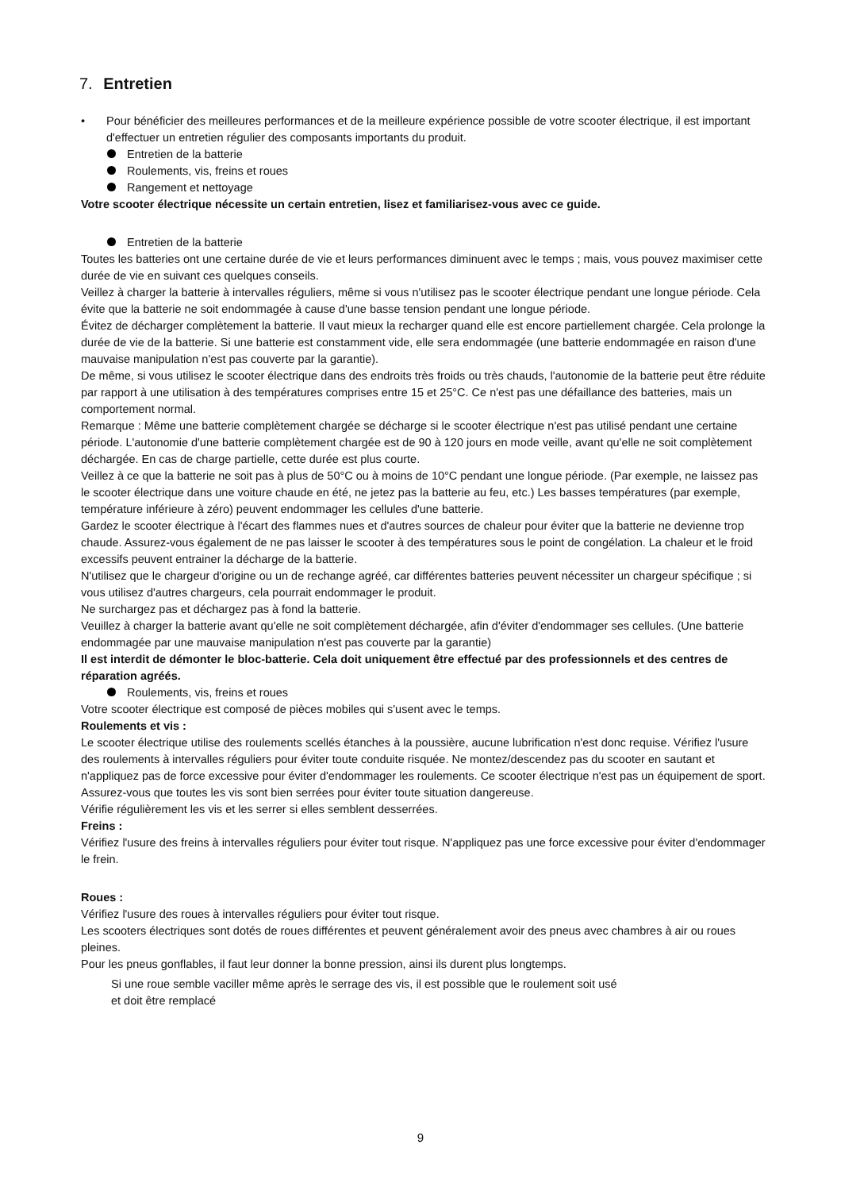7. Entretien
• Pour bénéficier des meilleures performances et de la meilleure expérience possible de votre scooter électrique, il est important dʹeffectuer un entretien régulier des composants importants du produit.
Entretien de la batterie
Roulements, vis, freins et roues
Rangement et nettoyage
Votre scooter électrique nécessite un certain entretien, lisez et familiarisez-vous avec ce guide.
Entretien de la batterie
Toutes les batteries ont une certaine durée de vie et leurs performances diminuent avec le temps ; mais, vous pouvez maximiser cette durée de vie en suivant ces quelques conseils.
Veillez à charger la batterie à intervalles réguliers, même si vous n'utilisez pas le scooter électrique pendant une longue période. Cela évite que la batterie ne soit endommagée à cause dʹune basse tension pendant une longue période.
Évitez de décharger complètement la batterie. Il vaut mieux la recharger quand elle est encore partiellement chargée. Cela prolonge la durée de vie de la batterie. Si une batterie est constamment vide, elle sera endommagée (une batterie endommagée en raison dʹune mauvaise manipulation nʹest pas couverte par la garantie).
De même, si vous utilisez le scooter électrique dans des endroits très froids ou très chauds, lʹautonomie de la batterie peut être réduite par rapport à une utilisation à des températures comprises entre 15 et 25°C. Ce nʹest pas une défaillance des batteries, mais un comportement normal.
Remarque : Même une batterie complètement chargée se décharge si le scooter électrique nʹest pas utilisé pendant une certaine période. Lʹautonomie dʹune batterie complètement chargée est de 90 à 120 jours en mode veille, avant quʹelle ne soit complètement déchargée. En cas de charge partielle, cette durée est plus courte.
Veillez à ce que la batterie ne soit pas à plus de 50°C ou à moins de 10°C pendant une longue période. (Par exemple, ne laissez pas le scooter électrique dans une voiture chaude en été, ne jetez pas la batterie au feu, etc.) Les basses températures (par exemple, température inférieure à zéro) peuvent endommager les cellules d'une batterie.
Gardez le scooter électrique à l'écart des flammes nues et d'autres sources de chaleur pour éviter que la batterie ne devienne trop chaude. Assurez-vous également de ne pas laisser le scooter à des températures sous le point de congélation. La chaleur et le froid excessifs peuvent entrainer la décharge de la batterie.
Nʹutilisez que le chargeur dʹorigine ou un de rechange agréé, car différentes batteries peuvent nécessiter un chargeur spécifique ; si vous utilisez dʹautres chargeurs, cela pourrait endommager le produit.
Ne surchargez pas et déchargez pas à fond la batterie.
Veuillez à charger la batterie avant quʹelle ne soit complètement déchargée, afin d'éviter dʹendommager ses cellules. (Une batterie endommagée par une mauvaise manipulation n'est pas couverte par la garantie)
Il est interdit de démonter le bloc-batterie. Cela doit uniquement être effectué par des professionnels et des centres de réparation agréés.
Roulements, vis, freins et roues
Votre scooter électrique est composé de pièces mobiles qui sʹusent avec le temps.
Roulements et vis :
Le scooter électrique utilise des roulements scellés étanches à la poussière, aucune lubrification n'est donc requise. Vérifiez l'usure des roulements à intervalles réguliers pour éviter toute conduite risquée. Ne montez/descendez pas du scooter en sautant et n'appliquez pas de force excessive pour éviter d'endommager les roulements. Ce scooter électrique nʹest pas un équipement de sport.
Assurez-vous que toutes les vis sont bien serrées pour éviter toute situation dangereuse.
Vérifie régulièrement les vis et les serrer si elles semblent desserrées.
Freins :
Vérifiez l'usure des freins à intervalles réguliers pour éviter tout risque. N'appliquez pas une force excessive pour éviter d'endommager le frein.
Roues :
Vérifiez l'usure des roues à intervalles réguliers pour éviter tout risque.
Les scooters électriques sont dotés de roues différentes et peuvent généralement avoir des pneus avec chambres à air ou roues pleines.
Pour les pneus gonflables, il faut leur donner la bonne pression, ainsi ils durent plus longtemps.
Si une roue semble vaciller même après le serrage des vis, il est possible que le roulement soit usé
et doit être remplacé
9